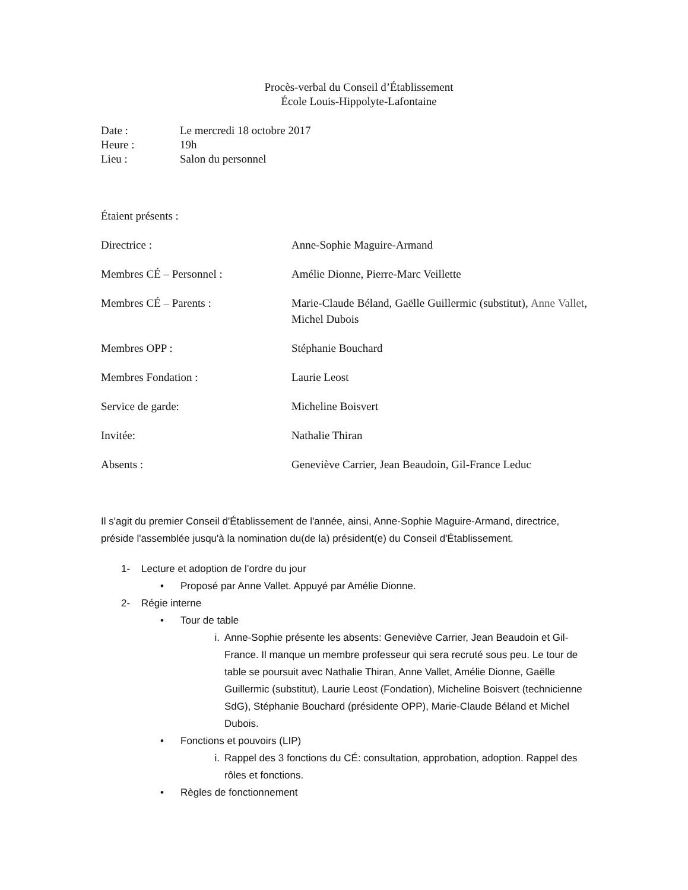Procès-verbal du Conseil d’Établissement
École Louis-Hippolyte-Lafontaine
Date : Le mercredi 18 octobre 2017
Heure : 19h
Lieu : Salon du personnel
Étaient présents :
Directrice : Anne-Sophie Maguire-Armand
Membres CÉ – Personnel : Amélie Dionne, Pierre-Marc Veillette
Membres CÉ – Parents : Marie-Claude Béland, Gaëlle Guillermic (substitut), Anne Vallet, Michel Dubois
Membres OPP : Stéphanie Bouchard
Membres Fondation : Laurie Leost
Service de garde: Micheline Boisvert
Invitée: Nathalie Thiran
Absents : Geneviève Carrier, Jean Beaudoin, Gil-France Leduc
Il s'agit du premier Conseil d'Établissement de l'année, ainsi, Anne-Sophie Maguire-Armand, directrice, préside l'assemblée jusqu'à la nomination du(de la) président(e) du Conseil d'Établissement.
1- Lecture et adoption de l’ordre du jour
• Proposé par Anne Vallet. Appuyé par Amélie Dionne.
2- Régie interne
• Tour de table
i. Anne-Sophie présente les absents: Geneviève Carrier, Jean Beaudoin et Gil-France. Il manque un membre professeur qui sera recruté sous peu. Le tour de table se poursuit avec Nathalie Thiran, Anne Vallet, Amélie Dionne, Gaëlle Guillermic (substitut), Laurie Leost (Fondation), Micheline Boisvert (technicienne SdG), Stéphanie Bouchard (présidente OPP), Marie-Claude Béland et Michel Dubois.
• Fonctions et pouvoirs (LIP)
i. Rappel des 3 fonctions du CÉ: consultation, approbation, adoption. Rappel des rôles et fonctions.
• Règles de fonctionnement